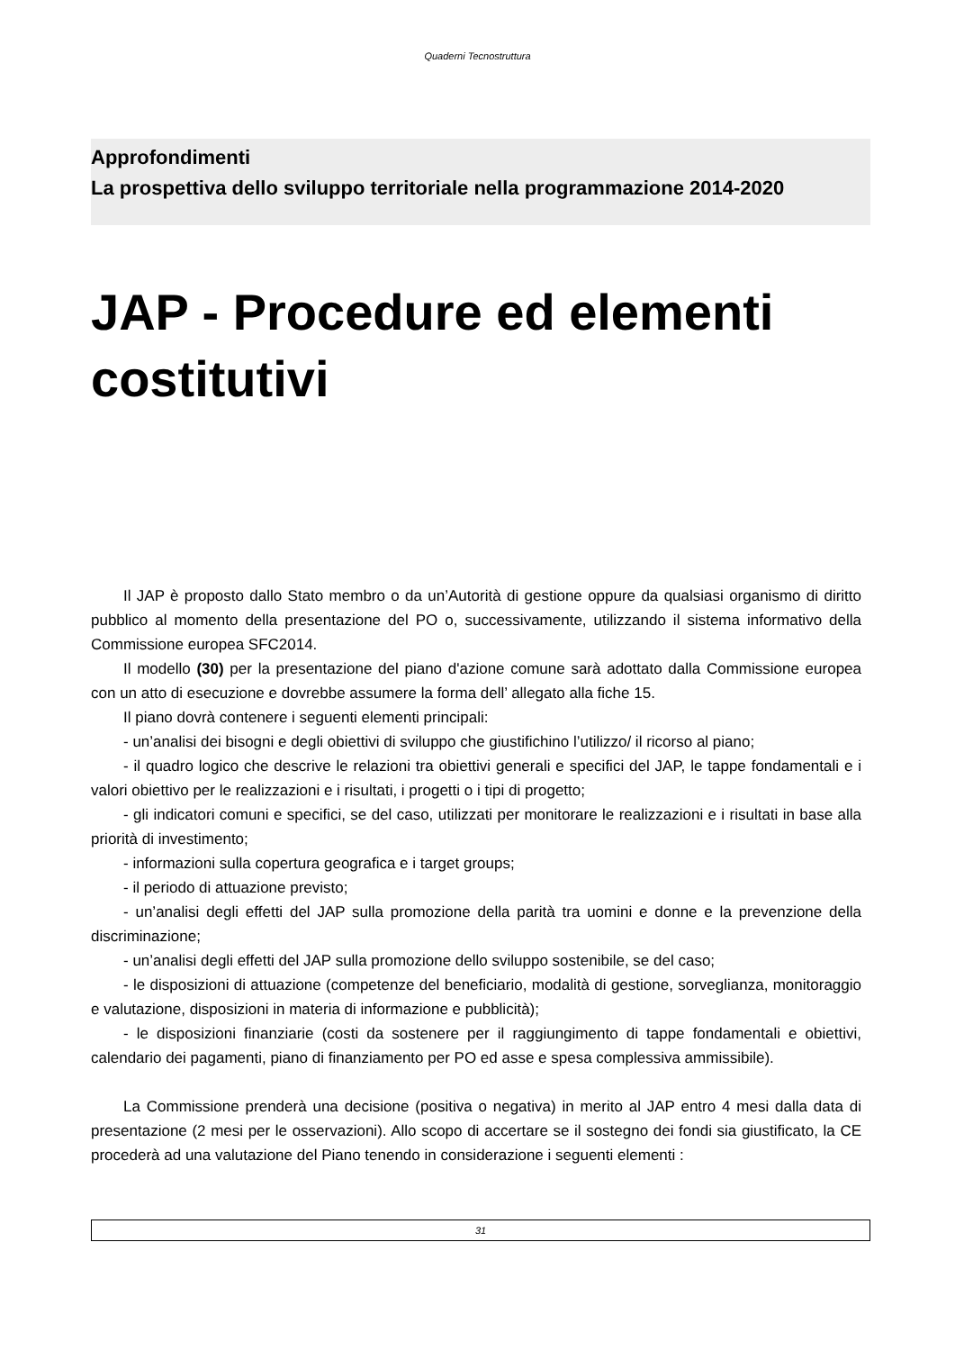Quaderni Tecnostruttura
Approfondimenti
La prospettiva dello sviluppo territoriale nella programmazione 2014-2020
JAP - Procedure ed elementi costitutivi
Il JAP è proposto dallo Stato membro o da un’Autorità di gestione oppure da qualsiasi organismo di diritto pubblico al momento della presentazione del PO o, successivamente, utilizzando il sistema informativo della Commissione europea SFC2014.
Il modello (30) per la presentazione del piano d'azione comune sarà adottato dalla Commissione europea con un atto di esecuzione e dovrebbe assumere la forma dell’ allegato alla fiche 15.
Il piano dovrà contenere i seguenti elementi principali:
- un’analisi dei bisogni e degli obiettivi di sviluppo che giustifichino l’utilizzo/ il ricorso al piano;
- il quadro logico che descrive le relazioni tra obiettivi generali e specifici del JAP, le tappe fondamentali e i valori obiettivo per le realizzazioni e i risultati, i progetti o i tipi di progetto;
- gli indicatori comuni e specifici, se del caso, utilizzati per monitorare le realizzazioni e i risultati in base alla priorità di investimento;
- informazioni sulla copertura geografica e i target groups;
- il periodo di attuazione previsto;
- un’analisi degli effetti del JAP sulla promozione della parità tra uomini e donne e la prevenzione della discriminazione;
- un’analisi degli effetti del JAP sulla promozione dello sviluppo sostenibile, se del caso;
- le disposizioni di attuazione (competenze del beneficiario, modalità di gestione, sorveglianza, monitoraggio e valutazione, disposizioni in materia di informazione e pubblicità);
- le disposizioni finanziarie (costi da sostenere per il raggiungimento di tappe fondamentali e obiettivi, calendario dei pagamenti, piano di finanziamento per PO ed asse e spesa complessiva ammissibile).
La Commissione prenderà una decisione (positiva o negativa) in merito al JAP entro 4 mesi dalla data di presentazione (2 mesi per le osservazioni). Allo scopo di accertare se il sostegno dei fondi sia giustificato, la CE procederà ad una valutazione del Piano tenendo in considerazione i seguenti elementi :
31